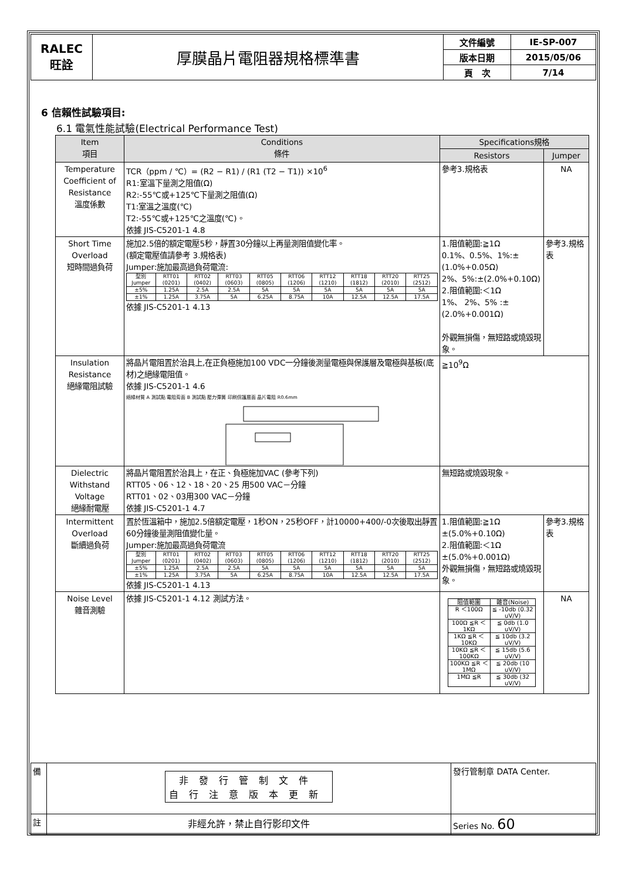| RALEC 旺詮 | 厚膜晶片電阻器規格標準書 | 文件編號 | IE-SP-007 |
| | | 版本日期 | 2015/05/06 |
| | | 頁 次 | 7/14 |
6 信賴性試驗項目:
6.1 電氣性能試驗(Electrical Performance Test)
| Item 項目 | Conditions 條件 | Specifications規格 | |
| --- | --- | --- | --- |
| | | Resistors | Jumper |
| Temperature Coefficient of Resistance 溫度係數 | TCR（ppm / ℃）= (R2 − R1) / (R1 (T2 − T1)) ×10<sup>6</sup> R1:室溫下量測之阻值(Ω) R2:-55℃或+125℃下量測之阻值(Ω) T1:室溫之溫度(℃) T2:-55℃或+125℃之溫度(℃)。 依據 JIS-C5201-1 4.8 | 參考3.規格表 | NA |
| Short Time Overload 短時間過負荷 | 施加2.5倍的額定電壓5秒，靜置30分鐘以上再量測阻值變化率。 (額定電壓值請參考 3.規格表) Jumper:施加最高過負荷電流: / 型別 Jumper / RTT01 (0201) / RTT02 (0402) / RTT03 (0603) / RTT05 (0805) / RTT06 (1206) / RTT12 (1210) / RTT18 (1812) / RTT20 (2010) / RTT25 (2512) / / ±5% / 1.25A / 2.5A / 2.5A / 5A / 5A / 5A / 5A / 5A / 5A / / ±1% / 1.25A / 3.75A / 5A / 6.25A / 8.75A / 10A / 12.5A / 12.5A / 17.5A / 依據 JIS-C5201-1 4.13 | 1.阻值範圍:≧1Ω 0.1%、0.5%、1%:±(1.0%+0.05Ω) 2%、5%:±(2.0%+0.10Ω) 2.阻值範圍:＜1Ω 1%、 2%、5% :±(2.0%+0.001Ω) 外觀無損傷，無短路或燒毀現象。 | 參考3.規格表 |
| Insulation Resistance 絕緣電阻試驗 | 將晶片電阻置於治具上,在正負極施加100 VDC一分鐘後測量電極與保護層及電極與基板(底材)之絕緣電阻值。 依據 JIS-C5201-1 4.6 絕緣材質 A 測試點 電阻背面 B 測試點 壓力彈簧 印刷保護層面 晶片電阻 R0.6mm | ≧10<sup>9</sup>Ω | |
| Dielectric Withstand Voltage 絕緣耐電壓 | 將晶片電阻置於治具上，在正、負極施加VAC (參考下列) RTT05、06、12、18、20、25 用500 VAC－分鐘 RTT01、02、03用300 VAC－分鐘 依據 JIS-C5201-1 4.7 | 無短路或燒毀現象。 | |
| Intermittent Overload 斷續過負荷 | 置於恆溫箱中，施加2.5倍額定電壓，1秒ON，25秒OFF，計10000+400/-0次後取出靜置60分鐘後量測阻值變化量。 Jumper:施加最高過負荷電流 / 型別 Jumper / RTT01 (0201) / RTT02 (0402) / RTT03 (0603) / RTT05 (0805) / RTT06 (1206) / RTT12 (1210) / RTT18 (1812) / RTT20 (2010) / RTT25 (2512) / / ±5% / 1.25A / 2.5A / 2.5A / 5A / 5A / 5A / 5A / 5A / 5A / / ±1% / 1.25A / 3.75A / 5A / 6.25A / 8.75A / 10A / 12.5A / 12.5A / 17.5A / 依據 JIS-C5201-1 4.13 | 1.阻值範圍:≧1Ω ±(5.0%+0.10Ω) 2.阻值範圍:＜1Ω ±(5.0%+0.001Ω) 外觀無損傷，無短路或燒毀現象。 | 參考3.規格表 |
| Noise Level 雜音測驗 | 依據 JIS-C5201-1 4.12 測試方法。 | / 阻值範圍 / 雜音(Noise) / / R ＜100Ω / ≦ -10db (0.32 uV/V) / / 100Ω ≦R ＜1KΩ / ≦ 0db (1.0 uV/V) / / 1KΩ ≦R ＜10KΩ / ≦ 10db (3.2 uV/V) / / 10KΩ ≦R ＜100KΩ / ≦ 15db (5.6 uV/V) / / 100KΩ ≦R ＜1MΩ / ≦ 20db (10 uV/V) / / 1MΩ ≦R / ≦ 30db (32 uV/V) / | NA |
| 備 | 非發行管制文件 自行注意版本更新 | 發行管制章 DATA Center. |
| 註 | 非經允許，禁止自行影印文件 | Series No. 60 |